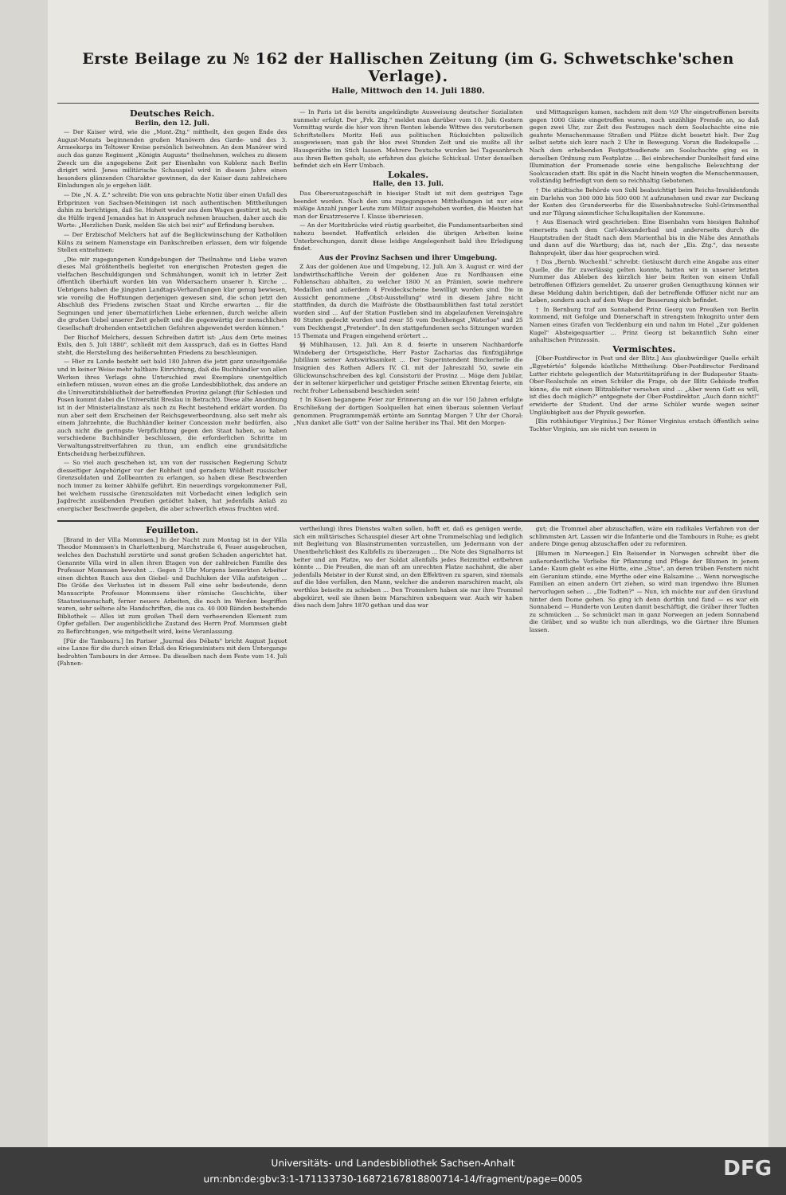Erste Beilage zu № 162 der Hallischen Zeitung (im G. Schwetschke'schen Verlage).
Halle, Mittwoch den 14. Juli 1880.
Deutsches Reich.
Berlin, den 12. Juli.
— Der Kaiser wird, wie die „Mont.-Ztg." mittheilt, den gegen Ende des August-Monats beginnenden großen Manövern des Garde- und des 3. Armeekorps im Teltower Kreise persönlich beiwohnen. An dem Manöver wird auch das ganze Regiment „Königin Augusta" theilnehmen, welches zu diesem Zweck um die angegebene Zeit per Eisenbahn von Koblenz nach Berlin dirigirt wird. Jenes militärische Schauspiel wird in diesem Jahre einen besonders glänzenden Charakter gewinnen, da der Kaiser dazu zahlreichere Einladungen als je ergehen läßt.
— Die „N. A. Z." schreibt: Die von uns gebrachte Notiz über einen Unfall des Erbprinzen von Sachsen-Meiningen ist nach authentischen Mittheilungen dahin zu berichtigen, daß Se. Hoheit weder aus dem Wagen gestürzt ist, noch die Hülfe irgend Jemandes hat in Anspruch nehmen brauchen, daher auch die Worte: „Herzlichen Dank, melden Sie sich bei mir" auf Erfindung beruhen.
— Der Erzbischof Melchers hat auf die Beglückwünschung der Katholiken Kölns zu seinem Namenstage ein Dankschreiben erlassen, dem wir folgende Stellen entnehmen:
„Die mir zugegangenen Kundgebungen der Theilnahme und Liebe waren dieses Mal größtentheils begleitet von energischen Protesten gegen die vielfachen Beschuldigungen und Schmähungen, womit ich in letzter Zeit öffentlich überhäuft worden bin von Widersachern unserer h. Kirche ... Uebrigens haben die jüngsten Landtags-Verhandlungen klar genug bewiesen, wie voreilig die Hoffnungen derjenigen gewesen sind, die schon jetzt den Abschluß des Friedens zwischen Staat und Kirche erwarten ... für die Segnungen und jener übernatürlichen Liebe erkennen, durch welche allein die großen Uebel unserer Zeit geheilt und die gegenwärtig der menschlichen Gesellschaft drohenden entsetzlichen Gefahren abgewendet werden können."
Der Bischof Melchers, dessen Schreiben datirt ist: „Aus dem Orte meines Exils, den 5. Juli 1880", schließt mit dem Ausspruch, daß es in Gottes Hand steht, die Herstellung des heißersehnten Friedens zu beschleunigen.
— Hier zu Lande besteht seit bald 180 Jahren die jetzt ganz unzeitgemäße und in keiner Weise mehr haltbare Einrichtung, daß die Buchhändler von allen Werken ihres Verlags ohne Unterschied zwei Exemplare unentgeltlich einliefern müssen, wovon eines an die große Landesbibliothek, das andere an die Universitätsbibliothek der betreffenden Provinz gelangt (für Schlesien und Posen kommt dabei die Universität Breslau in Betracht). Diese alte Anordnung ist in der Ministerialinstanz als noch zu Recht bestehend erklärt worden. Da nun aber seit dem Erscheinen der Reichsgewerbeordnung, also seit mehr als einem Jahrzehnte, die Buchhändler keiner Concession mehr bedürfen, also auch nicht die geringste Verpflichtung gegen den Staat haben, so haben verschiedene Buchhändler beschlossen, die erforderlichen Schritte im Verwaltungsstreitverfahren zu thun, um endlich eine grundsätzliche Entscheidung herbeizuführen.
— So viel auch geschehen ist, um von der russischen Regierung Schutz diesseitiger Angehöriger vor der Rohheit und geradezu Wildheit russischer Grenzsoldaten und Zollbeamten zu erlangen, so haben diese Beschwerden noch immer zu keiner Abhülfe geführt. Ein neuerdings vorgekommener Fall, bei welchem russische Grenzsoldaten mit Vorbedacht einen lediglich sein Jagdrecht ausübenden Preußen getödtet haben, hat jedenfalls Anlaß zu energischer Beschwerde gegeben, die aber schwerlich etwas fruchten wird.
— In Paris ist die bereits angekündigte Ausweisung deutscher Sozialisten nunmehr erfolgt. Der „Frk. Ztg." meldet man darüber vom 10. Juli: Gestern Vormittag wurde die hier von ihren Renten lebende Wittwe des verstorbenen Schriftstellers Moritz Heß aus politischen Rücksichten polizeilich ausgewiesen; man gab ihr blos zwei Stunden Zeit und sie mußte all ihr Hausgeräthe im Stich lassen. Mehrere Deutsche wurden bei Tagesanbruch aus ihren Betten geholt; sie erfahren das gleiche Schicksal. Unter denselben befindet sich ein Herr Umbach.
Lokales.
Halle, den 13. Juli.
Das Oberersatzgeschäft in hiesiger Stadt ist mit dem gestrigen Tage beendet worden. Nach den uns zugegangenen Mittheilungen ist nur eine mäßige Anzahl junger Leute zum Militair ausgehoben worden, die Meisten hat man der Ersatzreserve I. Klasse überwiesen.
— An der Moritzbrücke wird rüstig gearbeitet, die Fundamentsarbeiten sind nahezu beendet. Hoffentlich erleiden die übrigen Arbeiten keine Unterbrechungen, damit diese leidige Angelegenheit bald ihre Erledigung findet.
Aus der Provinz Sachsen und ihrer Umgebung.
Z Aus der goldenen Aue und Umgebung, 12. Juli. Am 3. August cr. wird der landwirthschaftliche Verein der goldenen Aue zu Nordhausen eine Fohlenschau abhalten, zu welcher 1800 ℳ an Prämien, sowie mehrere Medaillen und außerdem 4 Freideckscheine bewilligt worden sind. Die in Aussicht genommene „Obst-Ausstellung" wird in diesem Jahre nicht stattfinden, da durch die Maifröste die Obstbaumblüthen fast total zerstört worden sind ... Auf der Station Pustleben sind im abgelaufenen Vereinsjahre 80 Stuten gedeckt worden und zwar 55 vom Deckhengst „Waterloo" und 25 vom Deckhengst „Pretender". In den stattgefundenen sechs Sitzungen wurden 15 Themata und Fragen eingehend erörtert ...
§§ Mühlhausen, 12. Juli. Am 8. d. feierte in unserem Nachbardorfe Windeberg der Ortsgeistliche, Herr Pastor Zacharias das fünfzigjährige Jubiläum seiner Amtswirksamkeit ... Der Superintendent Binckernelle die Insignien des Rothen Adlers IV. Cl. mit der Jahreszahl 50, sowie ein Glückwunschschreiben des kgl. Consistorii der Provinz ... Möge dem Jubilar, der in seltener körperlicher und geistiger Frische seinen Ehrentag feierte, ein recht froher Lebensabend beschieden sein!
† In Kösen begangene Feier zur Erinnerung an die vor 150 Jahren erfolgte Erschließung der dortigen Soolquellen hat einen überaus solennen Verlauf genommen. Programmgemäß ertönte am Sonntag Morgen 7 Uhr der Choral: „Nun danket alle Gott" von der Saline herüber ins Thal. Mit den Morgen-
und Mittagszügen kamen, nachdem mit dem ¼9 Uhr eingetroffenen bereits gegen 1000 Gäste eingetroffen waren, noch unzählige Fremde an, so daß gegen zwei Uhr, zur Zeit des Festzuges nach dem Soolschachte eine nie geahnte Menschenmasse Straßen und Plätze dicht besetzt hielt. Der Zug selbst setzte sich kurz nach 2 Uhr in Bewegung. Voran die Badekapelle ... Nach dem erhebenden Festgottesdienste am Soolschachte ging es in derselben Ordnung zum Festplatze ... Bei einbrechender Dunkelheit fand eine Illumination der Promenade sowie eine bengalische Beleuchtung der Soolcascaden statt. Bis spät in die Nacht hinein wogten die Menschenmassen, vollständig befriedigt von dem so reichhaltig Gebotenen.
† Die städtische Behörde von Suhl beabsichtigt beim Reichs-Invalidenfonds ein Darlehn von 300 000 bis 500 000 ℳ aufzunehmen und zwar zur Deckung der Kosten des Grunderwerbs für die Eisenbahnstrecke Suhl-Grimmenthal und zur Tilgung sämmtlicher Schulkapitalien der Kommune.
† Aus Eisenach wird geschrieben: Eine Eisenbahn vom hiesigen Bahnhof einerseits nach dem Carl-Alexanderbad und andererseits durch die Hauptstraßen der Stadt nach dem Marienthal bis in die Nähe des Annathals und dann auf die Wartburg; das ist, nach der „Eis. Ztg.", das neueste Bahnprojekt, über das hier gesprochen wird.
† Das „Bernb. Wochenbl." schreibt: Getäuscht durch eine Angabe aus einer Quelle, die für zuverlässig gelten konnte, hatten wir in unserer letzten Nummer das Ableben des kürzlich hier beim Reiten von einem Unfall betroffenen Offiziers gemeldet. Zu unserer großen Genugthuung können wir diese Meldung dahin berichtigen, daß der betreffende Offizier nicht nur am Leben, sondern auch auf dem Wege der Besserung sich befindet.
† In Bernburg traf am Sonnabend Prinz Georg von Preußen von Berlin kommend, mit Gefolge und Dienerschaft in strengstem Inkognito unter dem Namen eines Grafen von Tecklenburg ein und nahm im Hotel „Zur goldenen Kugel" Absteigequartier ... Prinz Georg ist bekanntlich Sohn einer anhaltischen Prinzessin.
Vermischtes.
[Ober-Postdirector in Pest und der Blitz.] Aus glaubwürdiger Quelle erhält „Egyetértés" folgende köstliche Mittheilung: Ober-Postdirector Ferdinand Lutter richtete gelegentlich der Maturitätsprüfung in der Budapester Staats-Ober-Realschule an einen Schüler die Frage, ob der Blitz Gebäude treffen könne, die mit einem Blitzableiter versehen sind ... „Aber wenn Gott es will, ist dies doch möglich?" entgegnete der Ober-Postdirektor. „Auch dann nicht!" erwiderte der Student. Und der arme Schüler wurde wegen seiner Ungläubigkeit aus der Physik geworfen.
[Ein rothhäutiger Virginius.] Der Römer Virginius erstach öffentlich seine Tochter Virginia, um sie nicht von neuem in
Feuilleton.
[Brand in der Villa Mommsen.] In der Nacht zum Montag ist in der Villa Theodor Mommsen's in Charlottenburg, Marchstraße 6, Feuer ausgebrochen, welches den Dachstuhl zerstörte und sonst großen Schaden angerichtet hat. Genannte Villa wird in allen ihren Etagen von der zahlreichen Familie des Professor Mommsen bewohnt ... Gegen 3 Uhr Morgens bemerkten Arbeiter einen dichten Rauch aus den Giebel- und Dachluken der Villa aufsteigen ... Die Größe des Verlustes ist in diesem Fall eine sehr bedeutende, denn Manuscripte Professor Mommsens über römische Geschichte, über Staatswissenschaft, ferner neuere Arbeiten, die noch im Werden begriffen waren, sehr seltene alte Handschriften, die aus ca. 40 000 Bänden bestehende Bibliothek — Alles ist zum großen Theil dem verheerenden Element zum Opfer gefallen. Der augenblickliche Zustand des Herrn Prof. Mommsen giebt zu Befürchtungen, wie mitgetheilt wird, keine Veranlassung.
[Für die Tambours.] Im Pariser „Journal des Débats" bricht August Jaquot eine Lanze für die durch einen Erlaß des Kriegsministers mit dem Untergange bedrohten Tambours in der Armee. Da dieselben nach dem Feste vom 14. Juli (Fahnen-
vertheilung) ihres Dienstes walten sollen, hofft er, daß es genügen werde, sich ein militärisches Schauspiel dieser Art ohne Trommelschlag und lediglich mit Begleitung von Blasinstrumenten vorzustellen, um Jedermann von der Unentbehrlichkeit des Kalbfells zu überzeugen ... Die Note des Signalhorns ist heiter und am Platze, wo der Soldat allenfalls jedes Reizmittel entbehren könnte ... Die Preußen, die man oft am unrechten Platze nachahmt, die aber jedenfalls Meister in der Kunst sind, an den Effektiven zu sparen, sind niemals auf die Idee verfallen, den Mann, welcher die anderen marschiren macht, als werthlos beiseite zu schieben ... Den Trommlern haben sie nur ihre Trommel abgekürzt, weil sie ihnen beim Marschiren unbequem war. Auch wir haben dies nach dem Jahre 1870 gethan und das war
gut; die Trommel aber abzuschaffen, wäre ein radikales Verfahren von der schlimmsten Art. Lassen wir die Infanterie und die Tambours in Ruhe; es giebt andere Dinge genug abzuschaffen oder zu reformiren.
[Blumen in Norwegen.] Ein Reisender in Norwegen schreibt über die außerordentliche Vorliebe für Pflanzung und Pflege der Blumen in jenem Lande: Kaum giebt es eine Hütte, eine „Stue", an deren trüben Fenstern nicht ein Geranium stünde, eine Myrthe oder eine Balsamine ... Wenn norwegische Familien an einen andern Ort ziehen, so wird man irgendwo ihre Blumen hervorlugen sehen ... „Die Todten?" — Nun, ich möchte nur auf den Gravlund hinter dem Dome gehen. So ging ich denn dorthin und fand — es war ein Sonnabend — Hunderte von Leuten damit beschäftigt, die Gräber ihrer Todten zu schmücken ... So schmückt man in ganz Norwegen an jedem Sonnabend die Gräber, und so wußte ich nun allerdings, wo die Gärtner ihre Blumen lassen.
Universitäts- und Landesbibliothek Sachsen-Anhalt
urn:nbn:de:gbv:3:1-171133730-16872167818800714-14/fragment/page=0005
DFG